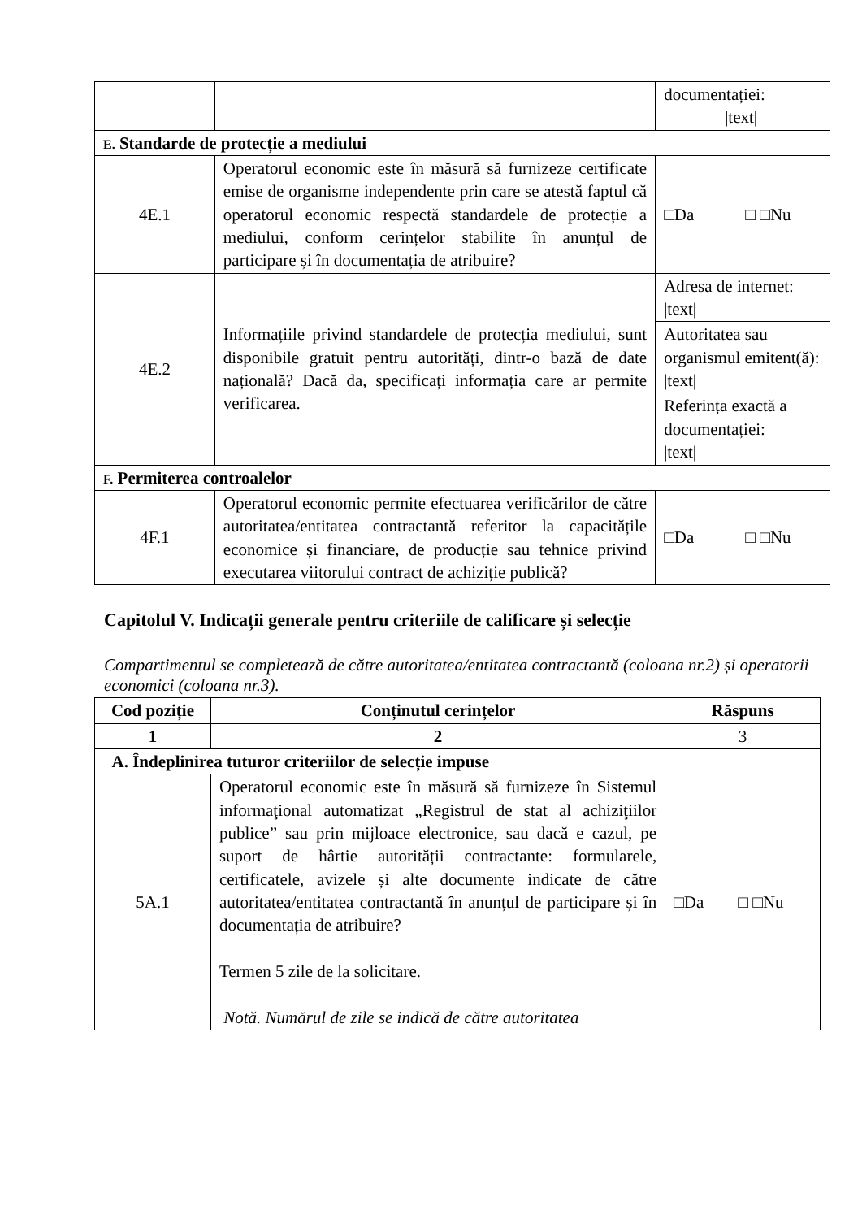| | | documentației: /text/ |
| E. Standarde de protecție a mediului | | |
| 4E.1 | Operatorul economic este în măsură să furnizeze certificate emise de organisme independente prin care se atestă faptul că operatorul economic respectă standardele de protecție a mediului, conform cerințelor stabilite în anunțul de participare și în documentația de atribuire? | □Da □ □Nu |
| 4E.2 | Informațiile privind standardele de protecția mediului, sunt disponibile gratuit pentru autorități, dintr-o bază de date națională? Dacă da, specificați informația care ar permite verificarea. | Adresa de internet: /text/ |
| | | Autoritatea sau organismul emitent(ă): /text/ |
| | | Referința exactă a documentației: /text/ |
| F. Permiterea controalelor | | |
| 4F.1 | Operatorul economic permite efectuarea verificărilor de către autoritatea/entitatea contractantă referitor la capacitățile economice și financiare, de producție sau tehnice privind executarea viitorului contract de achiziție publică? | □Da □ □Nu |
Capitolul V. Indicații generale pentru criteriile de calificare și selecție
Compartimentul se completează de către autoritatea/entitatea contractantă (coloana nr.2) și operatorii economici (coloana nr.3).
| Cod poziție | Conținutul cerințelor | Răspuns |
| --- | --- | --- |
| 1 | 2 | 3 |
| A. Îndeplinirea tuturor criteriilor de selecție impuse | | |
| 5A.1 | Operatorul economic este în măsură să furnizeze în Sistemul informaţional automatizat „Registrul de stat al achiziţiilor publice” sau prin mijloace electronice, sau dacă e cazul, pe suport de hârtie autorității contractante: formularele, certificatele, avizele și alte documente indicate de către autoritatea/entitatea contractantă în anunțul de participare și în documentația de atribuire? Termen 5 zile de la solicitare. Notă. Numărul de zile se indică de către autoritatea | □Da □ □Nu |